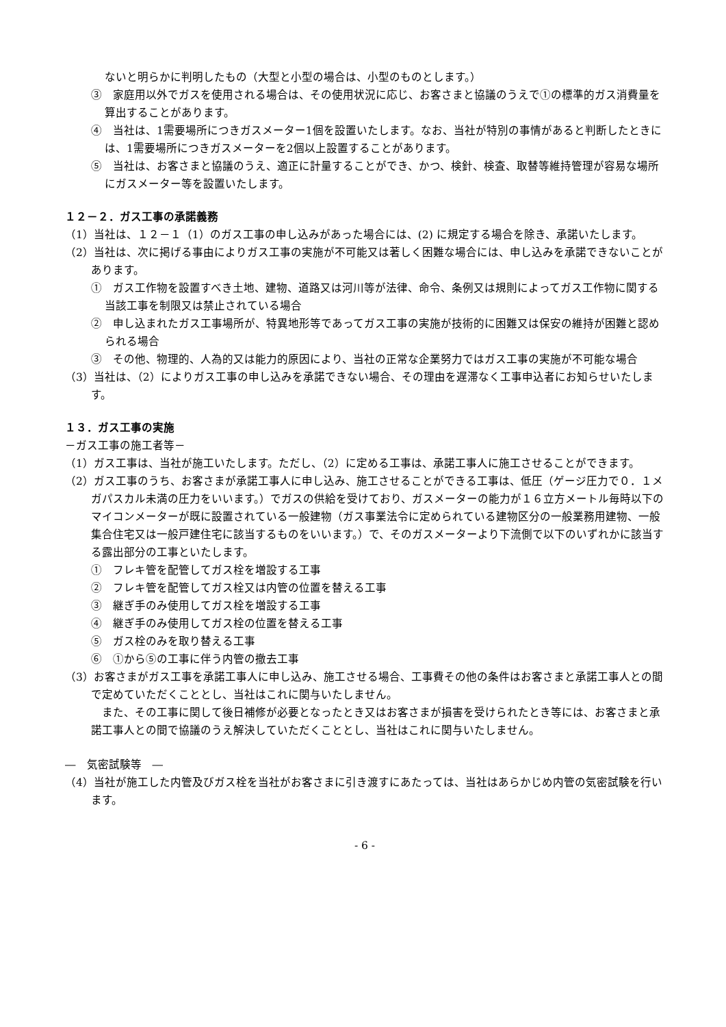ないと明らかに判明したもの（大型と小型の場合は、小型のものとします。）
③　家庭用以外でガスを使用される場合は、その使用状況に応じ、お客さまと協議のうえで①の標準的ガス消費量を算出することがあります。
④　当社は、1需要場所につきガスメーター1個を設置いたします。なお、当社が特別の事情があると判断したときには、1需要場所につきガスメーターを2個以上設置することがあります。
⑤　当社は、お客さまと協議のうえ、適正に計量することができ、かつ、検針、検査、取替等維持管理が容易な場所にガスメーター等を設置いたします。
１２－２．ガス工事の承諾義務
（1）当社は、１２－１（1）のガス工事の申し込みがあった場合には、(2) に規定する場合を除き、承諾いたします。
（2）当社は、次に掲げる事由によりガス工事の実施が不可能又は著しく困難な場合には、申し込みを承諾できないことがあります。
①　ガス工作物を設置すべき土地、建物、道路又は河川等が法律、命令、条例又は規則によってガス工作物に関する当該工事を制限又は禁止されている場合
②　申し込まれたガス工事場所が、特異地形等であってガス工事の実施が技術的に困難又は保安の維持が困難と認められる場合
③　その他、物理的、人為的又は能力的原因により、当社の正常な企業努力ではガス工事の実施が不可能な場合
（3）当社は、（2）によりガス工事の申し込みを承諾できない場合、その理由を遅滞なく工事申込者にお知らせいたします。
１３．ガス工事の実施
－ガス工事の施工者等－
（1）ガス工事は、当社が施工いたします。ただし、（2）に定める工事は、承諾工事人に施工させることができます。
（2）ガス工事のうち、お客さまが承諾工事人に申し込み、施工させることができる工事は、低圧（ゲージ圧力で０．１メガパスカル未満の圧力をいいます。）でガスの供給を受けており、ガスメーターの能力が１６立方メートル毎時以下のマイコンメーターが既に設置されている一般建物（ガス事業法令に定められている建物区分の一般業務用建物、一般集合住宅又は一般戸建住宅に該当するものをいいます。）で、そのガスメーターより下流側で以下のいずれかに該当する露出部分の工事といたします。
①　フレキ管を配管してガス栓を増設する工事
②　フレキ管を配管してガス栓又は内管の位置を替える工事
③　継ぎ手のみ使用してガス栓を増設する工事
④　継ぎ手のみ使用してガス栓の位置を替える工事
⑤　ガス栓のみを取り替える工事
⑥　①から⑤の工事に伴う内管の撤去工事
（3）お客さまがガス工事を承諾工事人に申し込み、施工させる場合、工事費その他の条件はお客さまと承諾工事人との間で定めていただくこととし、当社はこれに関与いたしません。
また、その工事に関して後日補修が必要となったとき又はお客さまが損害を受けられたとき等には、お客さまと承諾工事人との間で協議のうえ解決していただくこととし、当社はこれに関与いたしません。
―　気密試験等　―
（4）当社が施工した内管及びガス栓を当社がお客さまに引き渡すにあたっては、当社はあらかじめ内管の気密試験を行います。
- 6 -